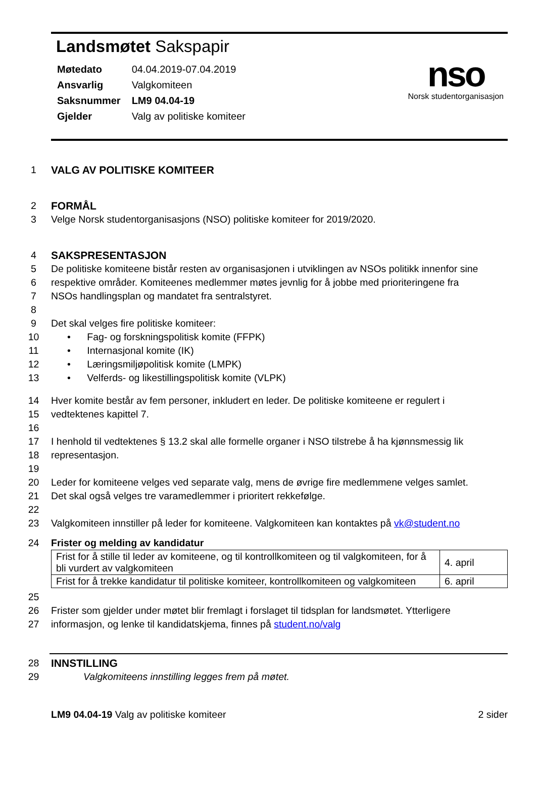Landsmøtet Sakspapir
| Møtedato | 04.04.2019-07.04.2019 |
| Ansvarlig | Valgkomiteen |
| Saksnummer | LM9 04.04-19 |
| Gjelder | Valg av politiske komiteer |
nso
Norsk studentorganisasjon
1 VALG AV POLITISKE KOMITEER
2 FORMÅL
3 Velge Norsk studentorganisasjons (NSO) politiske komiteer for 2019/2020.
4 SAKSPRESENTASJON
5 De politiske komiteene bistår resten av organisasjonen i utviklingen av NSOs politikk innenfor sine
6 respektive områder. Komiteenes medlemmer møtes jevnlig for å jobbe med prioriteringene fra
7 NSOs handlingsplan og mandatet fra sentralstyret.
8
9 Det skal velges fire politiske komiteer:
10 • Fag- og forskningspolitisk komite (FFPK)
11 • Internasjonal komite (IK)
12 • Læringsmiljøpolitisk komite (LMPK)
13 • Velferds- og likestillingspolitisk komite (VLPK)
14 Hver komite består av fem personer, inkludert en leder. De politiske komiteene er regulert i
15 vedtektenes kapittel 7.
16
17 I henhold til vedtektenes § 13.2 skal alle formelle organer i NSO tilstrebe å ha kjønnsmessig lik
18 representasjon.
19
20 Leder for komiteene velges ved separate valg, mens de øvrige fire medlemmene velges samlet.
21 Det skal også velges tre varamedlemmer i prioritert rekkefølge.
22
23 Valgkomiteen innstiller på leder for komiteene. Valgkomiteen kan kontaktes på vk@student.no
24 Frister og melding av kandidatur
| Frist for å stille til leder av komiteene, og til kontrollkomiteen og til valgkomiteen, for å bli vurdert av valgkomiteen | 4. april |
| Frist for å trekke kandidatur til politiske komiteer, kontrollkomiteen og valgkomiteen | 6. april |
25
26 Frister som gjelder under møtet blir fremlagt i forslaget til tidsplan for landsmøtet. Ytterligere
27 informasjon, og lenke til kandidatskjema, finnes på student.no/valg
28 INNSTILLING
29 Valgkomiteens innstilling legges frem på møtet.
LM9 04.04-19 Valg av politiske komiteer
2 sider